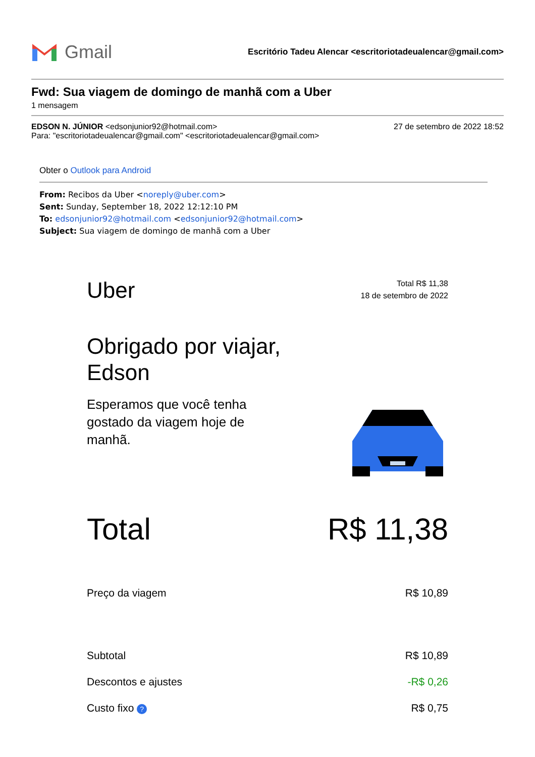Gmail
Escritório Tadeu Alencar <escritoriotadeualencar@gmail.com>
Fwd: Sua viagem de domingo de manhã com a Uber
1 mensagem
EDSON N. JÚNIOR <edsonjunior92@hotmail.com>
Para: "escritoriotadeualencar@gmail.com" <escritoriotadeualencar@gmail.com>
27 de setembro de 2022 18:52
Obter o Outlook para Android
From: Recibos da Uber <noreply@uber.com>
Sent: Sunday, September 18, 2022 12:12:10 PM
To: edsonjunior92@hotmail.com <edsonjunior92@hotmail.com>
Subject: Sua viagem de domingo de manhã com a Uber
Uber
Total R$ 11,38
18 de setembro de 2022
Obrigado por viajar,
Edson
Esperamos que você tenha gostado da viagem hoje de manhã.
Total R$ 11,38
Preço da viagem R$ 10,89
Subtotal R$ 10,89
Descontos e ajustes -R$ 0,26
Custo fixo ?
R$ 0,75